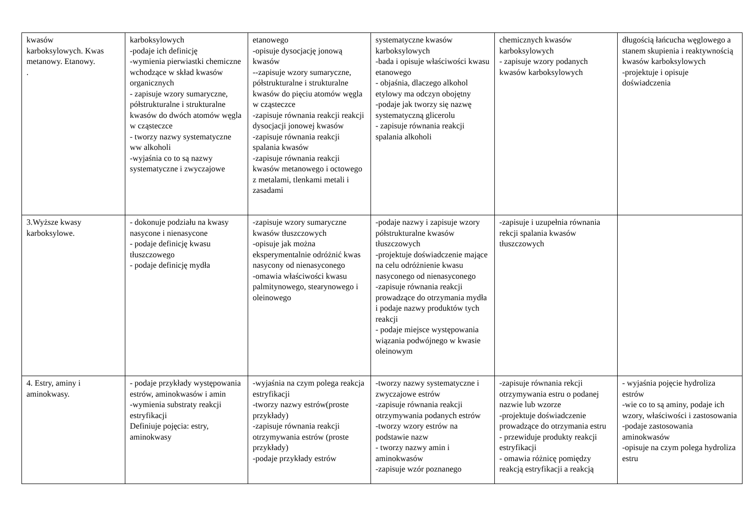| kwasów karboksylowych. Kwas metanowy. Etanowy. . | karboksylowych -podaje ich definicję -wymienia pierwiastki chemiczne wchodzące w skład kwasów organicznych - zapisuje wzory sumaryczne, półstrukturalne i strukturalne kwasów do dwóch atomów węgla w cząsteczce - tworzy nazwy systematyczne ww alkoholi -wyjaśnia co to są nazwy systematyczne i zwyczajowe | etanowego -opisuje dysocjację jonową kwasów --zapisuje wzory sumaryczne, półstrukturalne i strukturalne kwasów do pięciu atomów węgla w cząsteczce -zapisuje równania reakcji reakcji dysocjacji jonowej kwasów -zapisuje równania reakcji spalania kwasów -zapisuje równania reakcji kwasów metanowego i octowego z metalami, tlenkami metali i zasadami | systematyczne kwasów karboksylowych -bada i opisuje właściwości kwasu etanowego - objaśnia, dlaczego alkohol etylowy ma odczyn obojętny -podaje jak tworzy się nazwę systematyczną glicerolu - zapisuje równania reakcji spalania alkoholi | chemicznych kwasów karboksylowych - zapisuje wzory podanych kwasów karboksylowych | długością łańcucha węglowego a stanem skupienia i reaktywnością kwasów karboksylowych -projektuje i opisuje doświadczenia |
| 3.Wyższe kwasy karboksylowe. | - dokonuje podziału na kwasy nasycone i nienasycone - podaje definicję kwasu tłuszczowego - podaje definicję mydła | -zapisuje wzory sumaryczne kwasów tłuszczowych -opisuje jak można eksperymentalnie odróżnić kwas nasycony od nienasyconego -omawia właściwości kwasu palmitynowego, stearynowego i oleinowego | -podaje nazwy i zapisuje wzory półstrukturalne kwasów tłuszczowych -projektuje doświadczenie mające na celu odróżnienie kwasu nasyconego od nienasyconego -zapisuje równania reakcji prowadzące do otrzymania mydła i podaje nazwy produktów tych reakcji - podaje miejsce występowania wiązania podwójnego w kwasie oleinowym | -zapisuje i uzupełnia równania rekcji spalania kwasów tłuszczowych | |
| 4. Estry, aminy i aminokwasy. | - podaje przykłady występowania estrów, aminokwasów i amin -wymienia substraty reakcji estryfikacji Definiuje pojęcia: estry, aminokwasy | -wyjaśnia na czym polega reakcja estryfikacji -tworzy nazwy estrów(proste przykłady) -zapisuje równania reakcji otrzymywania estrów (proste przykłady) -podaje przykłady estrów | -tworzy nazwy systematyczne i zwyczajowe estrów -zapisuje równania reakcji otrzymywania podanych estrów -tworzy wzory estrów na podstawie nazw - tworzy nazwy amin i aminokwasów -zapisuje wzór poznanego | -zapisuje równania rekcji otrzymywania estru o podanej nazwie lub wzorze -projektuje doświadczenie prowadzące do otrzymania estru - przewiduje produkty reakcji estryfikacji - omawia różnicę pomiędzy reakcją estryfikacji a reakcją | - wyjaśnia pojęcie hydroliza estrów -wie co to są aminy, podaje ich wzory, właściwości i zastosowania -podaje zastosowania aminokwasów -opisuje na czym polega hydroliza estru |